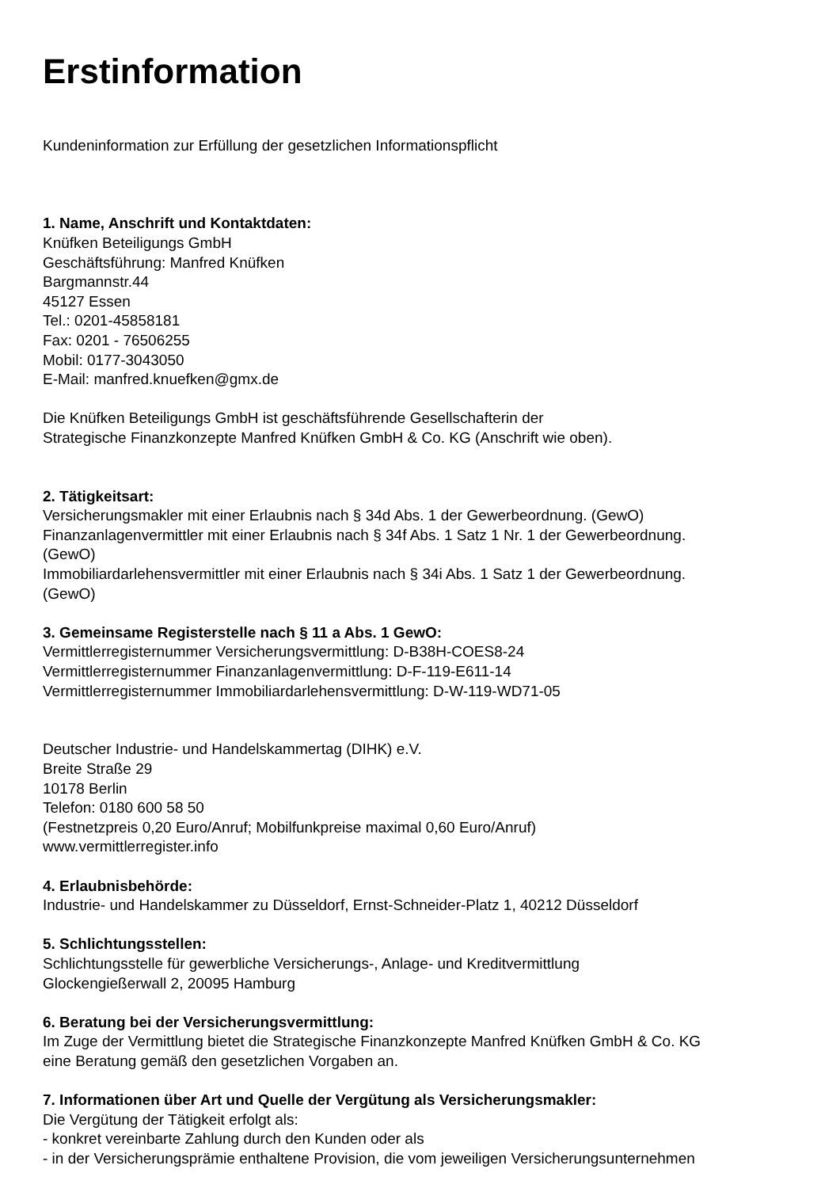Erstinformation
Kundeninformation zur Erfüllung der gesetzlichen Informationspflicht
1. Name, Anschrift und Kontaktdaten:
Knüfken Beteiligungs GmbH
Geschäftsführung: Manfred Knüfken
Bargmannstr.44
45127 Essen
Tel.: 0201-45858181
Fax: 0201 - 76506255
Mobil: 0177-3043050
E-Mail: manfred.knuefken@gmx.de
Die Knüfken Beteiligungs GmbH ist geschäftsführende Gesellschafterin der
Strategische Finanzkonzepte Manfred Knüfken GmbH & Co. KG (Anschrift wie oben).
2. Tätigkeitsart:
Versicherungsmakler mit einer Erlaubnis nach § 34d Abs. 1 der Gewerbeordnung. (GewO)
Finanzanlagenvermittler mit einer Erlaubnis nach § 34f Abs. 1 Satz 1 Nr. 1 der Gewerbeordnung.
(GewO)
Immobiliardarlehensvermittler mit einer Erlaubnis nach § 34i Abs. 1 Satz 1 der Gewerbeordnung.
(GewO)
3. Gemeinsame Registerstelle nach § 11 a Abs. 1 GewO:
Vermittlerregisternummer Versicherungsvermittlung: D-B38H-COES8-24
Vermittlerregisternummer Finanzanlagenvermittlung: D-F-119-E611-14
Vermittlerregisternummer Immobiliardarlehensvermittlung: D-W-119-WD71-05
Deutscher Industrie- und Handelskammertag (DIHK) e.V.
Breite Straße 29
10178 Berlin
Telefon: 0180 600 58 50
(Festnetzpreis 0,20 Euro/Anruf; Mobilfunkpreise maximal 0,60 Euro/Anruf)
www.vermittlerregister.info
4. Erlaubnisbehörde:
Industrie- und Handelskammer zu Düsseldorf, Ernst-Schneider-Platz 1, 40212 Düsseldorf
5. Schlichtungsstellen:
Schlichtungsstelle für gewerbliche Versicherungs-, Anlage- und Kreditvermittlung
Glockengießerwall 2, 20095 Hamburg
6. Beratung bei der Versicherungsvermittlung:
Im Zuge der Vermittlung bietet die Strategische Finanzkonzepte Manfred Knüfken GmbH & Co. KG
eine Beratung gemäß den gesetzlichen Vorgaben an.
7. Informationen über Art und Quelle der Vergütung als Versicherungsmakler:
Die Vergütung der Tätigkeit erfolgt als:
- konkret vereinbarte Zahlung durch den Kunden oder als
- in der Versicherungsprämie enthaltene Provision, die vom jeweiligen Versicherungsunternehmen